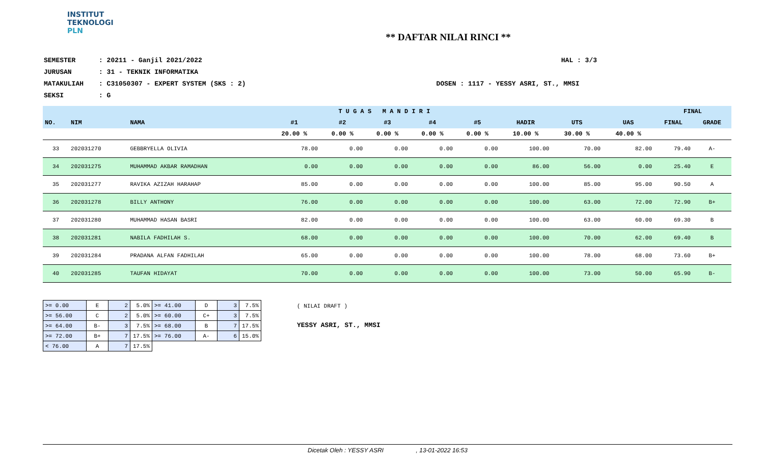INSTITUT
TEKNOLOGI
PLN
** DAFTAR NILAI RINCI **
| SEMESTER | : 20211 - Ganjil 2021/2022 | HAL : 3/3 |
| JURUSAN | : 31 - TEKNIK INFORMATIKA | |
| MATAKULIAH | : C31050307 - EXPERT SYSTEM (SKS : 2) | DOSEN : 1117 - YESSY ASRI, ST., MMSI |
| SEKSI | : G | |
| | | | T U G A S M A N D I R I | | | | | | | | FINAL | |
| --- | --- | --- | --- | --- | --- | --- | --- | --- | --- | --- | --- | --- |
| NO. | NIM | NAMA | #1 | #2 | #3 | #4 | #5 | HADIR | UTS | UAS | FINAL | GRADE |
| | | | 20.00 % | 0.00 % | 0.00 % | 0.00 % | 0.00 % | 10.00 % | 30.00 % | 40.00 % | | |
| 33 | 202031270 | GEBBRYELLA OLIVIA | 78.00 | 0.00 | 0.00 | 0.00 | 0.00 | 100.00 | 70.00 | 82.00 | 79.40 | A- |
| 34 | 202031275 | MUHAMMAD AKBAR RAMADHAN | 0.00 | 0.00 | 0.00 | 0.00 | 0.00 | 86.00 | 56.00 | 0.00 | 25.40 | E |
| 35 | 202031277 | RAVIKA AZIZAH HARAHAP | 85.00 | 0.00 | 0.00 | 0.00 | 0.00 | 100.00 | 85.00 | 95.00 | 90.50 | A |
| 36 | 202031278 | BILLY ANTHONY | 76.00 | 0.00 | 0.00 | 0.00 | 0.00 | 100.00 | 63.00 | 72.00 | 72.90 | B+ |
| 37 | 202031280 | MUHAMMAD HASAN BASRI | 82.00 | 0.00 | 0.00 | 0.00 | 0.00 | 100.00 | 63.00 | 60.00 | 69.30 | B |
| 38 | 202031281 | NABILA FADHILAH S. | 68.00 | 0.00 | 0.00 | 0.00 | 0.00 | 100.00 | 70.00 | 62.00 | 69.40 | B |
| 39 | 202031284 | PRADANA ALFAN FADHILAH | 65.00 | 0.00 | 0.00 | 0.00 | 0.00 | 100.00 | 78.00 | 68.00 | 73.60 | B+ |
| 40 | 202031285 | TAUFAN HIDAYAT | 70.00 | 0.00 | 0.00 | 0.00 | 0.00 | 100.00 | 73.00 | 50.00 | 65.90 | B- |
| >= 0.00 | E | 2 | 5.0% | >= 41.00 | D | 3 | 7.5% |
| >= 56.00 | C | 2 | 5.0% | >= 60.00 | C+ | 3 | 7.5% |
| >= 64.00 | B- | 3 | 7.5% | >= 68.00 | B | 7 | 17.5% |
| >= 72.00 | B+ | 7 | 17.5% | >= 76.00 | A- | 6 | 15.0% |
| < 76.00 | A | 7 | 17.5% | | | | |
( NILAI DRAFT )
YESSY ASRI, ST., MMSI
Dicetak Oleh : YESSY ASRI , 13-01-2022 16:53